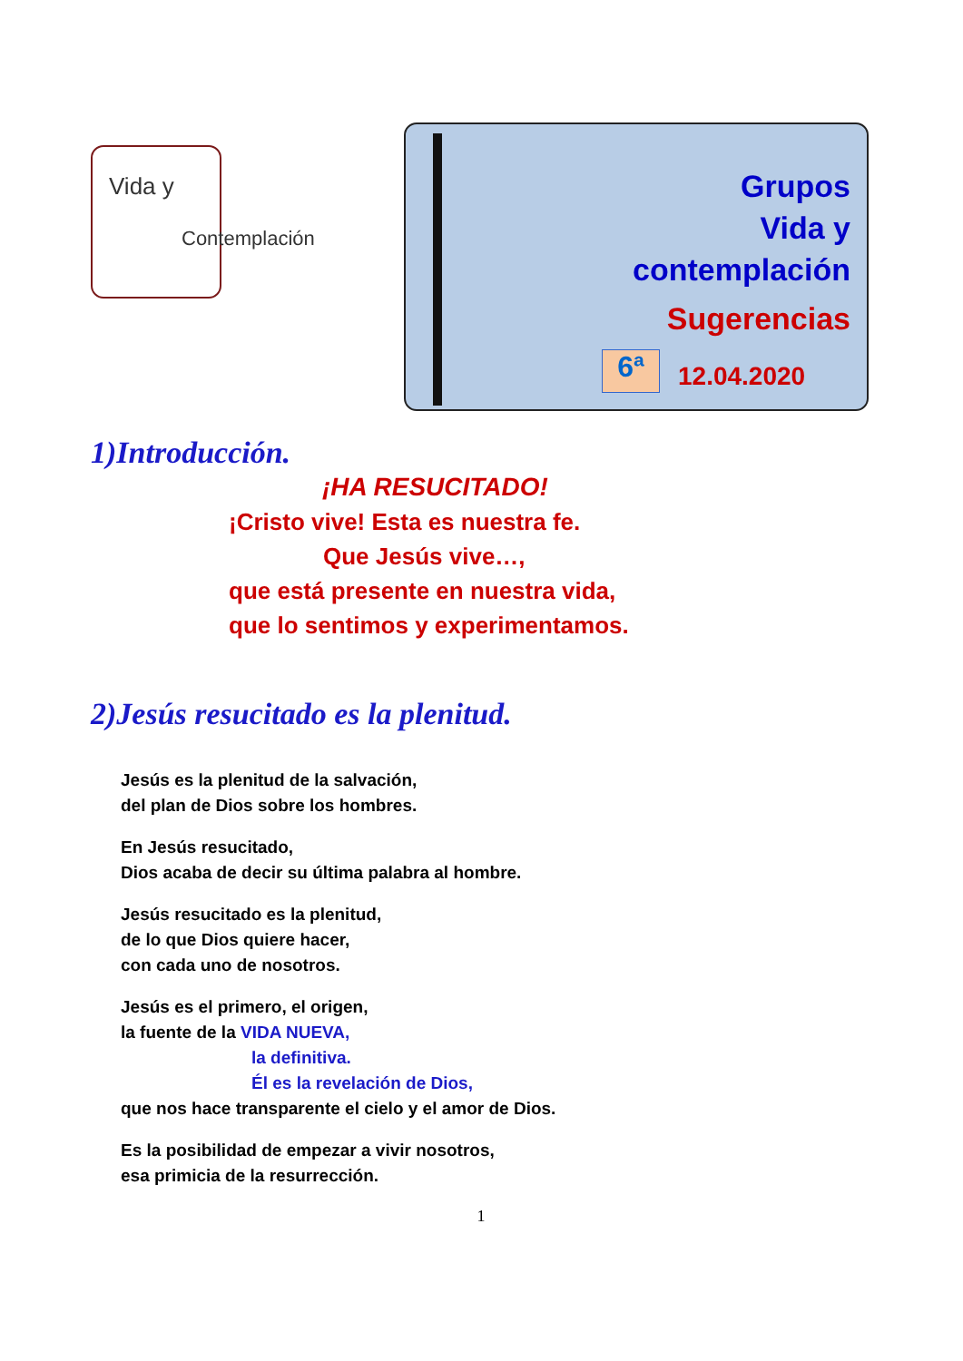Vida y
Contemplación
Grupos
Vida y
contemplación
Sugerencias
6ª 12.04.2020
1)Introducción.
¡HA RESUCITADO!
¡Cristo vive! Esta es nuestra fe.
Que Jesús vive…,
que está presente en nuestra vida,
que lo sentimos y experimentamos.
2)Jesús resucitado es la plenitud.
Jesús es la plenitud de la salvación,
del plan de Dios sobre los hombres.
En Jesús resucitado,
Dios acaba de decir su última palabra al hombre.
Jesús resucitado es la plenitud,
de lo que Dios quiere hacer,
con cada uno de nosotros.
Jesús es el primero, el origen,
la fuente de la VIDA NUEVA,
la definitiva.
Él es la revelación de Dios,
que nos hace transparente el cielo y el amor de Dios.
Es la posibilidad de empezar a vivir nosotros,
esa primicia de la resurrección.
1